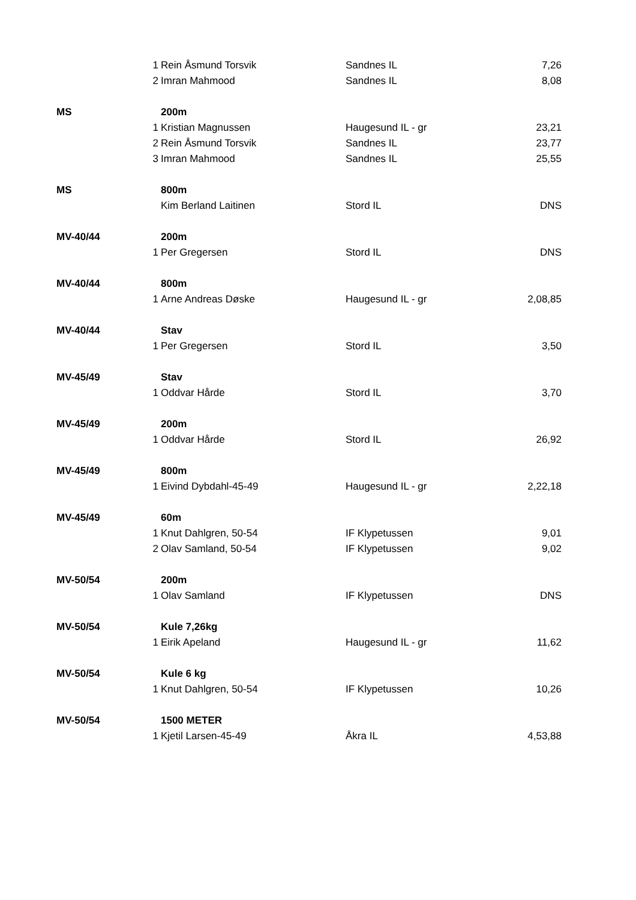| | 1 | Rein Åsmund Torsvik | Sandnes IL | 7,26 |
| | 2 | Imran Mahmood | Sandnes IL | 8,08 |
| MS | | 200m | | |
| | 1 | Kristian Magnussen | Haugesund IL - gr | 23,21 |
| | 2 | Rein Åsmund Torsvik | Sandnes IL | 23,77 |
| | 3 | Imran Mahmood | Sandnes IL | 25,55 |
| MS | | 800m | | |
| | | Kim Berland Laitinen | Stord IL | DNS |
| MV-40/44 | | 200m | | |
| | 1 | Per Gregersen | Stord IL | DNS |
| MV-40/44 | | 800m | | |
| | 1 | Arne Andreas Døske | Haugesund IL - gr | 2,08,85 |
| MV-40/44 | | Stav | | |
| | 1 | Per Gregersen | Stord IL | 3,50 |
| MV-45/49 | | Stav | | |
| | 1 | Oddvar Hårde | Stord IL | 3,70 |
| MV-45/49 | | 200m | | |
| | 1 | Oddvar Hårde | Stord IL | 26,92 |
| MV-45/49 | | 800m | | |
| | 1 | Eivind Dybdahl-45-49 | Haugesund IL - gr | 2,22,18 |
| MV-45/49 | | 60m | | |
| | 1 | Knut Dahlgren, 50-54 | IF Klypetussen | 9,01 |
| | 2 | Olav Samland, 50-54 | IF Klypetussen | 9,02 |
| MV-50/54 | | 200m | | |
| | 1 | Olav Samland | IF Klypetussen | DNS |
| MV-50/54 | | Kule 7,26kg | | |
| | 1 | Eirik Apeland | Haugesund IL - gr | 11,62 |
| MV-50/54 | | Kule 6 kg | | |
| | 1 | Knut Dahlgren, 50-54 | IF Klypetussen | 10,26 |
| MV-50/54 | | 1500 METER | | |
| | 1 | Kjetil Larsen-45-49 | Åkra IL | 4,53,88 |